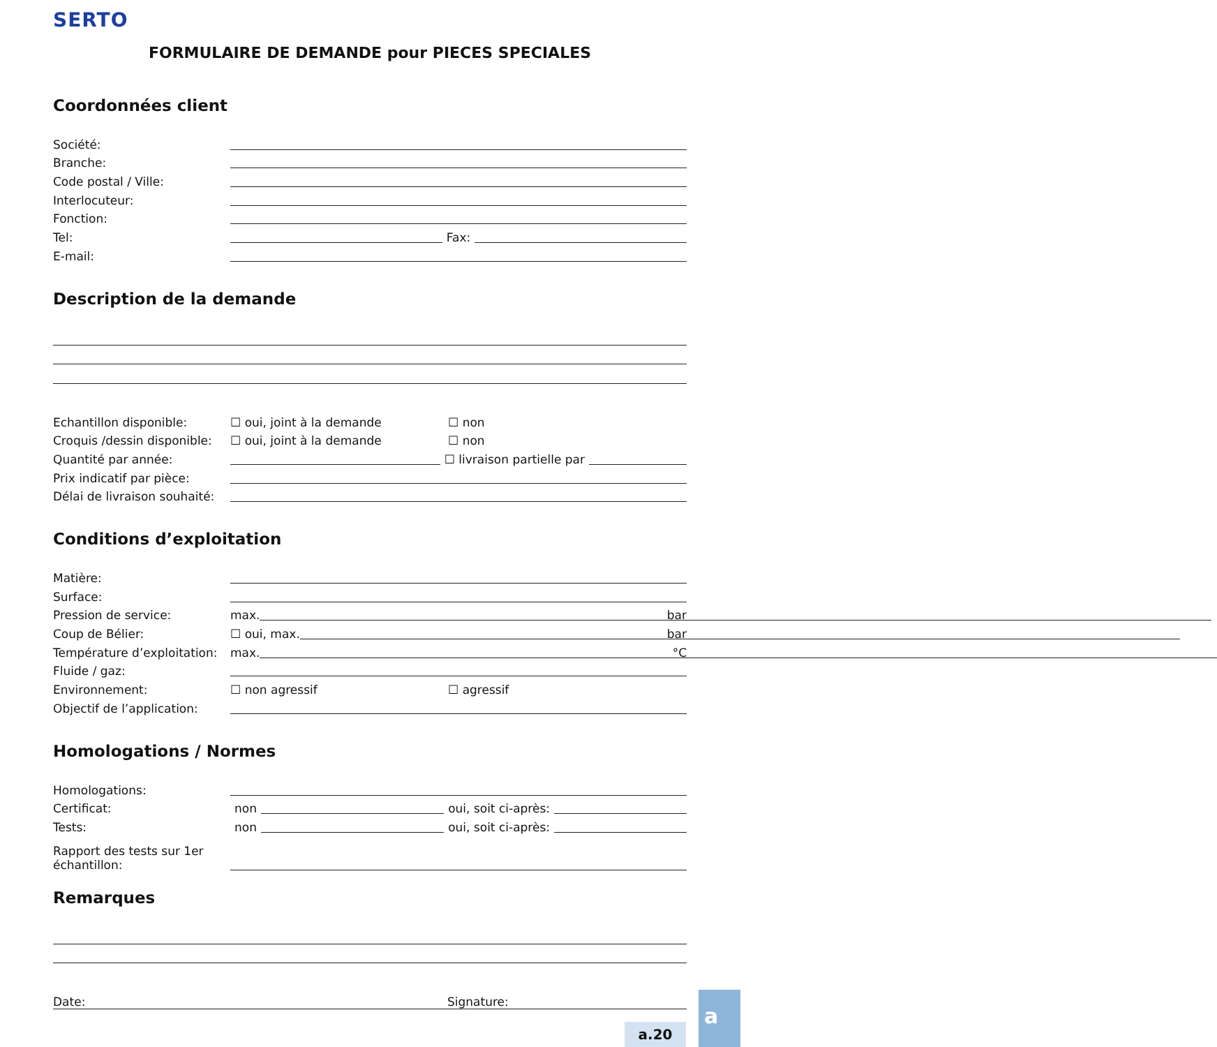SERTO
FORMULAIRE DE DEMANDE pour PIECES SPECIALES
Coordonnées client
Société:
Branche:
Code postal / Ville:
Interlocuteur:
Fonction:
Tel: Fax:
E-mail:
Description de la demande
Echantillon disponible: ☐ oui, joint à la demande ☐ non
Croquis /dessin disponible: ☐ oui, joint à la demande ☐ non
Quantité par année: ☐ livraison partielle par
Prix indicatif par pièce:
Délai de livraison souhaité:
Conditions d’exploitation
Matière:
Surface:
Pression de service: max. bar
Coup de Bélier: ☐ oui, max. bar
Température d’exploitation: max. °C
Fluide / gaz:
Environnement: ☐ non agressif ☐ agressif
Objectif de l’application:
Homologations / Normes
Homologations:
Certificat: non oui, soit ci-après:
Tests: non oui, soit ci-après:
Rapport des tests sur 1er échantillon:
Remarques
Date: Signature:
a.20
a